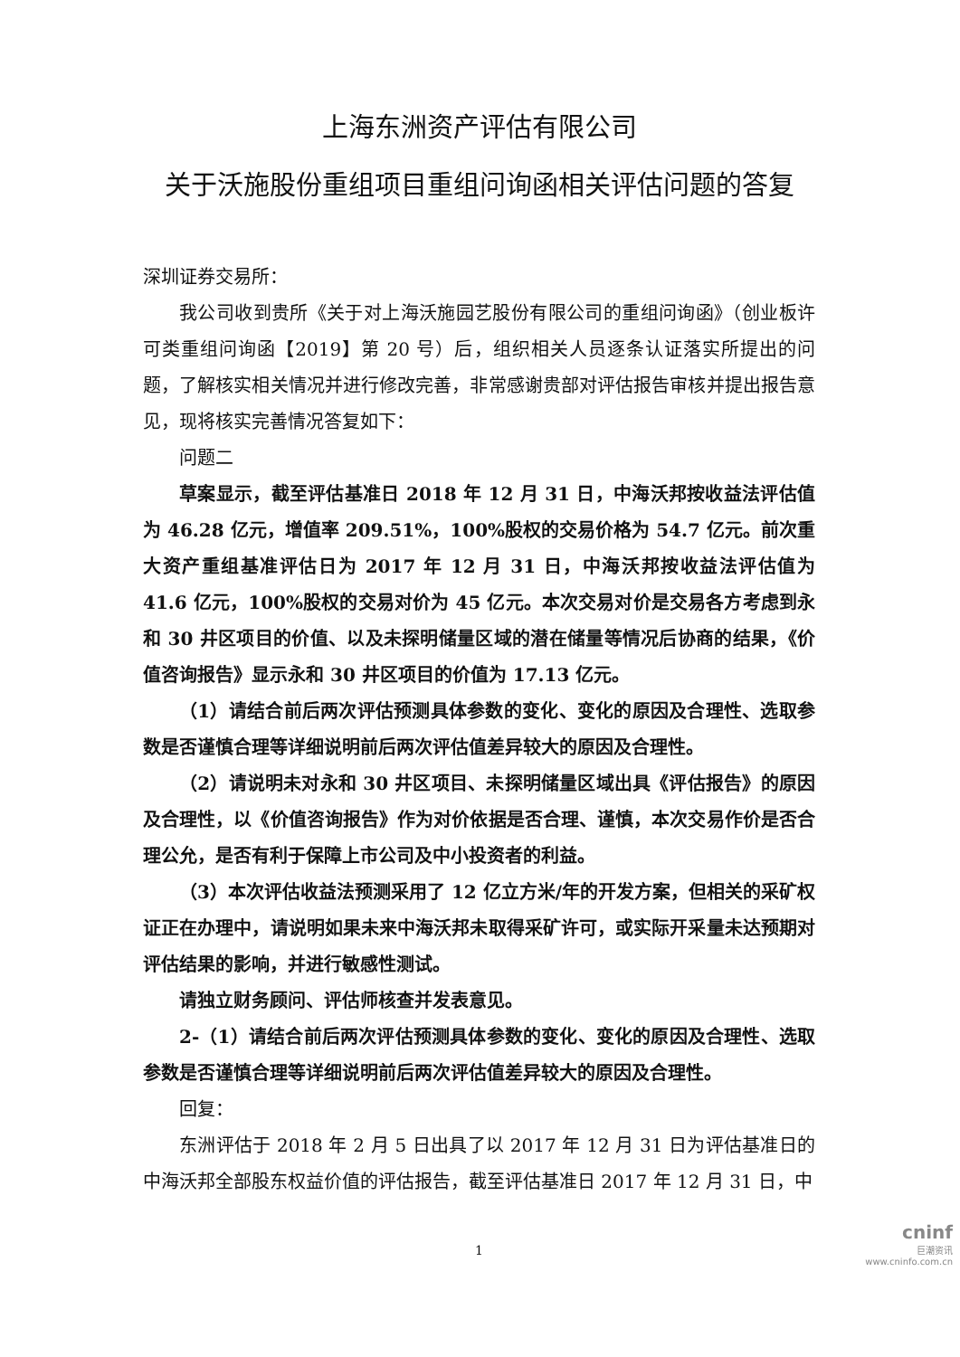上海东洲资产评估有限公司
关于沃施股份重组项目重组问询函相关评估问题的答复
深圳证券交易所：
我公司收到贵所《关于对上海沃施园艺股份有限公司的重组问询函》（创业板许可类重组问询函【2019】第 20 号）后，组织相关人员逐条认证落实所提出的问题，了解核实相关情况并进行修改完善，非常感谢贵部对评估报告审核并提出报告意见，现将核实完善情况答复如下：
问题二
草案显示，截至评估基准日 2018 年 12 月 31 日，中海沃邦按收益法评估值为 46.28 亿元，增值率 209.51%，100%股权的交易价格为 54.7 亿元。前次重大资产重组基准评估日为 2017 年 12 月 31 日，中海沃邦按收益法评估值为 41.6 亿元，100%股权的交易对价为 45 亿元。本次交易对价是交易各方考虑到永和 30 井区项目的价值、以及未探明储量区域的潜在储量等情况后协商的结果，《价值咨询报告》显示永和 30 井区项目的价值为 17.13 亿元。
（1）请结合前后两次评估预测具体参数的变化、变化的原因及合理性、选取参数是否谨慎合理等详细说明前后两次评估值差异较大的原因及合理性。
（2）请说明未对永和 30 井区项目、未探明储量区域出具《评估报告》的原因及合理性，以《价值咨询报告》作为对价依据是否合理、谨慎，本次交易作价是否合理公允，是否有利于保障上市公司及中小投资者的利益。
（3）本次评估收益法预测采用了 12 亿立方米/年的开发方案，但相关的采矿权证正在办理中，请说明如果未来中海沃邦未取得采矿许可，或实际开采量未达预期对评估结果的影响，并进行敏感性测试。
请独立财务顾问、评估师核查并发表意见。
2-（1）请结合前后两次评估预测具体参数的变化、变化的原因及合理性、选取参数是否谨慎合理等详细说明前后两次评估值差异较大的原因及合理性。
回复：
东洲评估于 2018 年 2 月 5 日出具了以 2017 年 12 月 31 日为评估基准日的中海沃邦全部股东权益价值的评估报告，截至评估基准日 2017 年 12 月 31 日，中
1
cninf
巨潮资讯
www.cninfo.com.cn